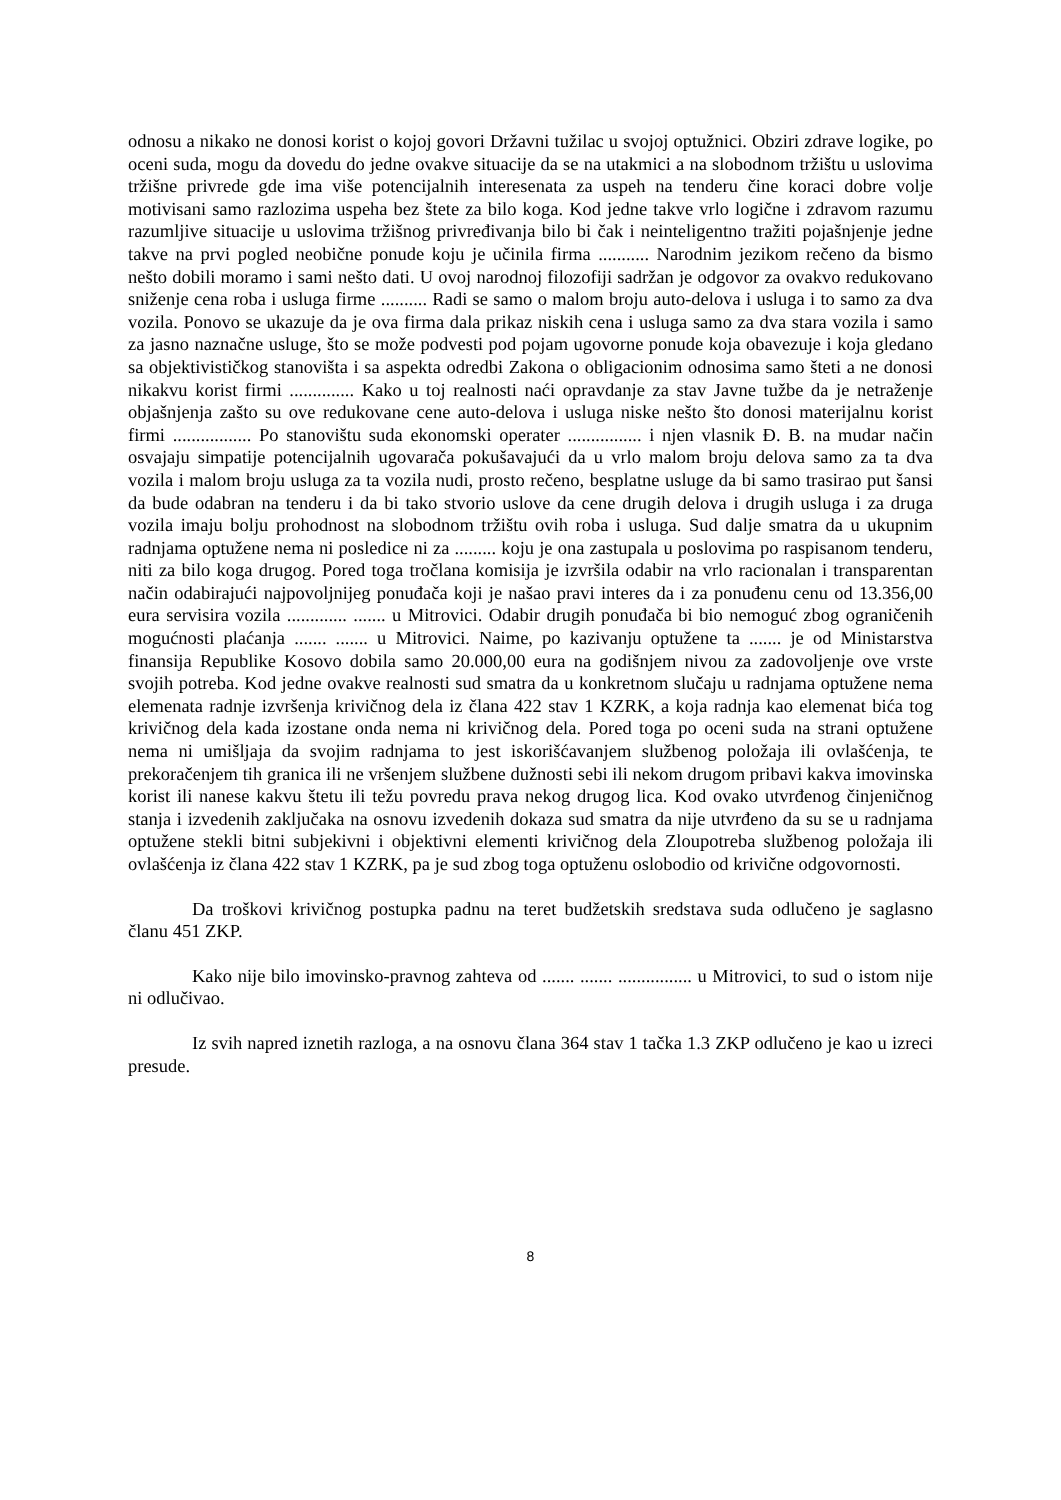odnosu a nikako ne donosi korist o kojoj govori Državni tužilac u svojoj optužnici. Obziri zdrave logike, po oceni suda, mogu da dovedu do jedne ovakve situacije da se na utakmici a na slobodnom tržištu u uslovima tržišne privrede gde ima više potencijalnih interesenata za uspeh na tenderu čine koraci dobre volje motivisani samo razlozima uspeha bez štete za bilo koga. Kod jedne takve vrlo logične i zdravom razumu razumljive situacije u uslovima tržišnog privređivanja bilo bi čak i neinteligentno tražiti pojašnjenje jedne takve na prvi pogled neobične ponude koju je učinila firma ........... Narodnim jezikom rečeno da bismo nešto dobili moramo i sami nešto dati. U ovoj narodnoj filozofiji sadržan je odgovor za ovakvo redukovano sniženje cena roba i usluga firme .......... Radi se samo o malom broju auto-delova i usluga i to samo za dva vozila. Ponovo se ukazuje da je ova firma dala prikaz niskih cena i usluga samo za dva stara vozila i samo za jasno naznačne usluge, što se može podvesti pod pojam ugovorne ponude koja obavezuje i koja gledano sa objektivističkog stanovišta i sa aspekta odredbi Zakona o obligacionim odnosima samo šteti a ne donosi nikakvu korist firmi .............. Kako u toj realnosti naći opravdanje za stav Javne tužbe da je netraženje objašnjenja zašto su ove redukovane cene auto-delova i usluga niske nešto što donosi materijalnu korist firmi ................. Po stanovištu suda ekonomski operater ................ i njen vlasnik Đ. B. na mudar način osvajaju simpatije potencijalnih ugovarača pokušavajući da u vrlo malom broju delova samo za ta dva vozila i malom broju usluga za ta vozila nudi, prosto rečeno, besplatne usluge da bi samo trasirao put šansi da bude odabran na tenderu i da bi tako stvorio uslove da cene drugih delova i drugih usluga i za druga vozila imaju bolju prohodnost na slobodnom tržištu ovih roba i usluga. Sud dalje smatra da u ukupnim radnjama optužene nema ni posledice ni za ......... koju je ona zastupala u poslovima po raspisanom tenderu, niti za bilo koga drugog. Pored toga tročlana komisija je izvršila odabir na vrlo racionalan i transparentan način odabirajući najpovoljnijeg ponuđača koji je našao pravi interes da i za ponuđenu cenu od 13.356,00 eura servisira vozila ............. ....... u Mitrovici. Odabir drugih ponuđača bi bio nemoguć zbog ograničenih mogućnosti plaćanja ....... ....... u Mitrovici. Naime, po kazivanju optužene ta ....... je od Ministarstva finansija Republike Kosovo dobila samo 20.000,00 eura na godišnjem nivou za zadovoljenje ove vrste svojih potreba. Kod jedne ovakve realnosti sud smatra da u konkretnom slučaju u radnjama optužene nema elemenata radnje izvršenja krivičnog dela iz člana 422 stav 1 KZRK, a koja radnja kao elemenat bića tog krivičnog dela kada izostane onda nema ni krivičnog dela. Pored toga po oceni suda na strani optužene nema ni umišljaja da svojim radnjama to jest iskorišćavanjem službenog položaja ili ovlašćenja, te prekoračenjem tih granica ili ne vršenjem službene dužnosti sebi ili nekom drugom pribavi kakva imovinska korist ili nanese kakvu štetu ili težu povredu prava nekog drugog lica. Kod ovako utvrđenog činjeničnog stanja i izvedenih zaključaka na osnovu izvedenih dokaza sud smatra da nije utvrđeno da su se u radnjama optužene stekli bitni subjekivni i objektivni elementi krivičnog dela Zloupotreba službenog položaja ili ovlašćenja iz člana 422 stav 1 KZRK, pa je sud zbog toga optuženu oslobodio od krivične odgovornosti.
Da troškovi krivičnog postupka padnu na teret budžetskih sredstava suda odlučeno je saglasno članu 451 ZKP.
Kako nije bilo imovinsko-pravnog zahteva od ....... ....... ................ u Mitrovici, to sud o istom nije ni odlučivao.
Iz svih napred iznetih razloga, a na osnovu člana 364 stav 1 tačka 1.3 ZKP odlučeno je kao u izreci presude.
8